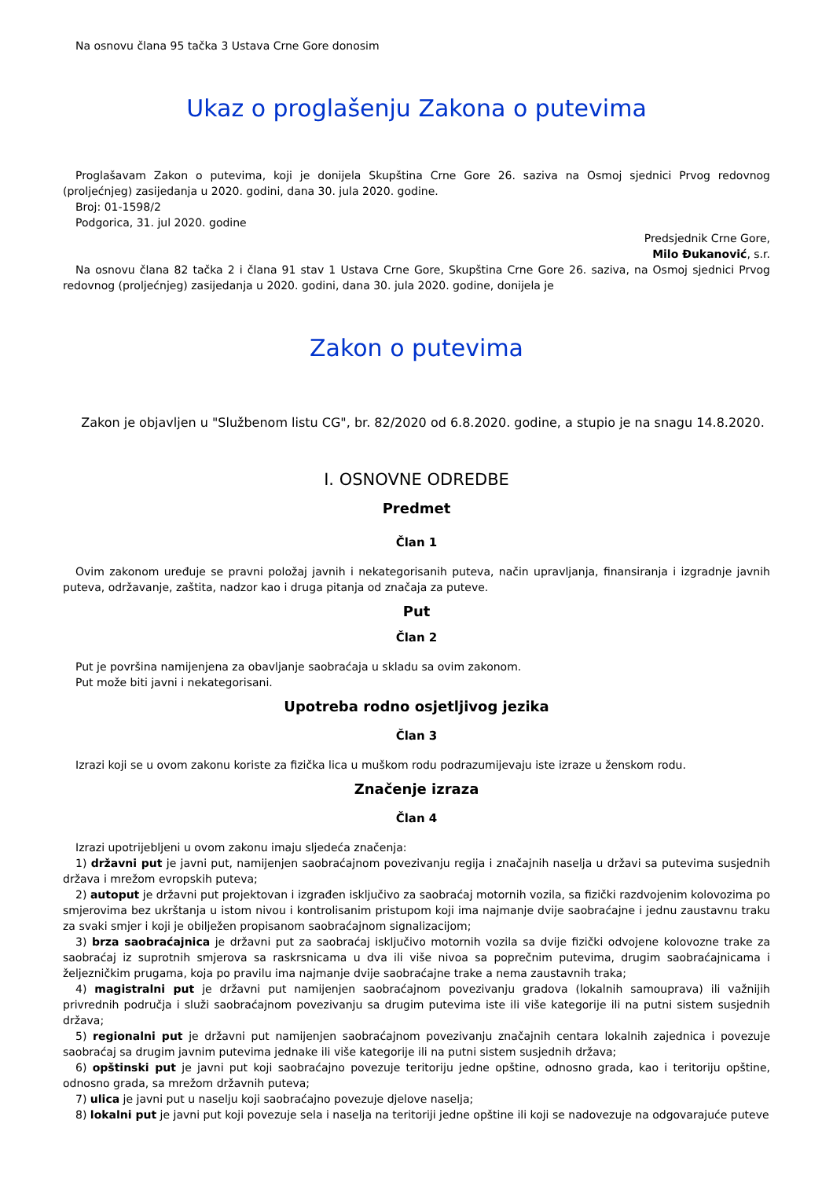Na osnovu člana 95 tačka 3 Ustava Crne Gore donosim
Ukaz o proglašenju Zakona o putevima
Proglašavam Zakon o putevima, koji je donijela Skupština Crne Gore 26. saziva na Osmoj sjednici Prvog redovnog (proljećnjeg) zasijedanja u 2020. godini, dana 30. jula 2020. godine.
Broj: 01-1598/2
Podgorica, 31. jul 2020. godine
Predsjednik Crne Gore,
Milo Đukanović, s.r.
Na osnovu člana 82 tačka 2 i člana 91 stav 1 Ustava Crne Gore, Skupština Crne Gore 26. saziva, na Osmoj sjednici Prvog redovnog (proljećnjeg) zasijedanja u 2020. godini, dana 30. jula 2020. godine, donijela je
Zakon o putevima
Zakon je objavljen u "Službenom listu CG", br. 82/2020 od 6.8.2020. godine, a stupio je na snagu 14.8.2020.
I. OSNOVNE ODREDBE
Predmet
Član 1
Ovim zakonom uređuje se pravni položaj javnih i nekategorisanih puteva, način upravljanja, finansiranja i izgradnje javnih puteva, održavanje, zaštita, nadzor kao i druga pitanja od značaja za puteve.
Put
Član 2
Put je površina namijenjena za obavljanje saobraćaja u skladu sa ovim zakonom.
Put može biti javni i nekategorisani.
Upotreba rodno osjetljivog jezika
Član 3
Izrazi koji se u ovom zakonu koriste za fizička lica u muškom rodu podrazumijevaju iste izraze u ženskom rodu.
Značenje izraza
Član 4
Izrazi upotrijebljeni u ovom zakonu imaju sljedeća značenja:
1) državni put je javni put, namijenjen saobraćajnom povezivanju regija i značajnih naselja u državi sa putevima susjednih država i mrežom evropskih puteva;
2) autoput je državni put projektovan i izgrađen isključivo za saobraćaj motornih vozila, sa fizički razdvojenim kolovozima po smjerovima bez ukrštanja u istom nivou i kontrolisanim pristupom koji ima najmanje dvije saobraćajne i jednu zaustavnu traku za svaki smjer i koji je obilježen propisanom saobraćajnom signalizacijom;
3) brza saobraćajnica je državni put za saobraćaj isključivo motornih vozila sa dvije fizički odvojene kolovozne trake za saobraćaj iz suprotnih smjerova sa raskrsnicama u dva ili više nivoa sa poprečnim putevima, drugim saobraćajnicama i željezničkim prugama, koja po pravilu ima najmanje dvije saobraćajne trake a nema zaustavnih traka;
4) magistralni put je državni put namijenjen saobraćajnom povezivanju gradova (lokalnih samouprava) ili važnijih privrednih područja i služi saobraćajnom povezivanju sa drugim putevima iste ili više kategorije ili na putni sistem susjednih država;
5) regionalni put je državni put namijenjen saobraćajnom povezivanju značajnih centara lokalnih zajednica i povezuje saobraćaj sa drugim javnim putevima jednake ili više kategorije ili na putni sistem susjednih država;
6) opštinski put je javni put koji saobraćajno povezuje teritoriju jedne opštine, odnosno grada, kao i teritoriju opštine, odnosno grada, sa mrežom državnih puteva;
7) ulica je javni put u naselju koji saobraćajno povezuje djelove naselja;
8) lokalni put je javni put koji povezuje sela i naselja na teritoriji jedne opštine ili koji se nadovezuje na odgovarajuće puteve